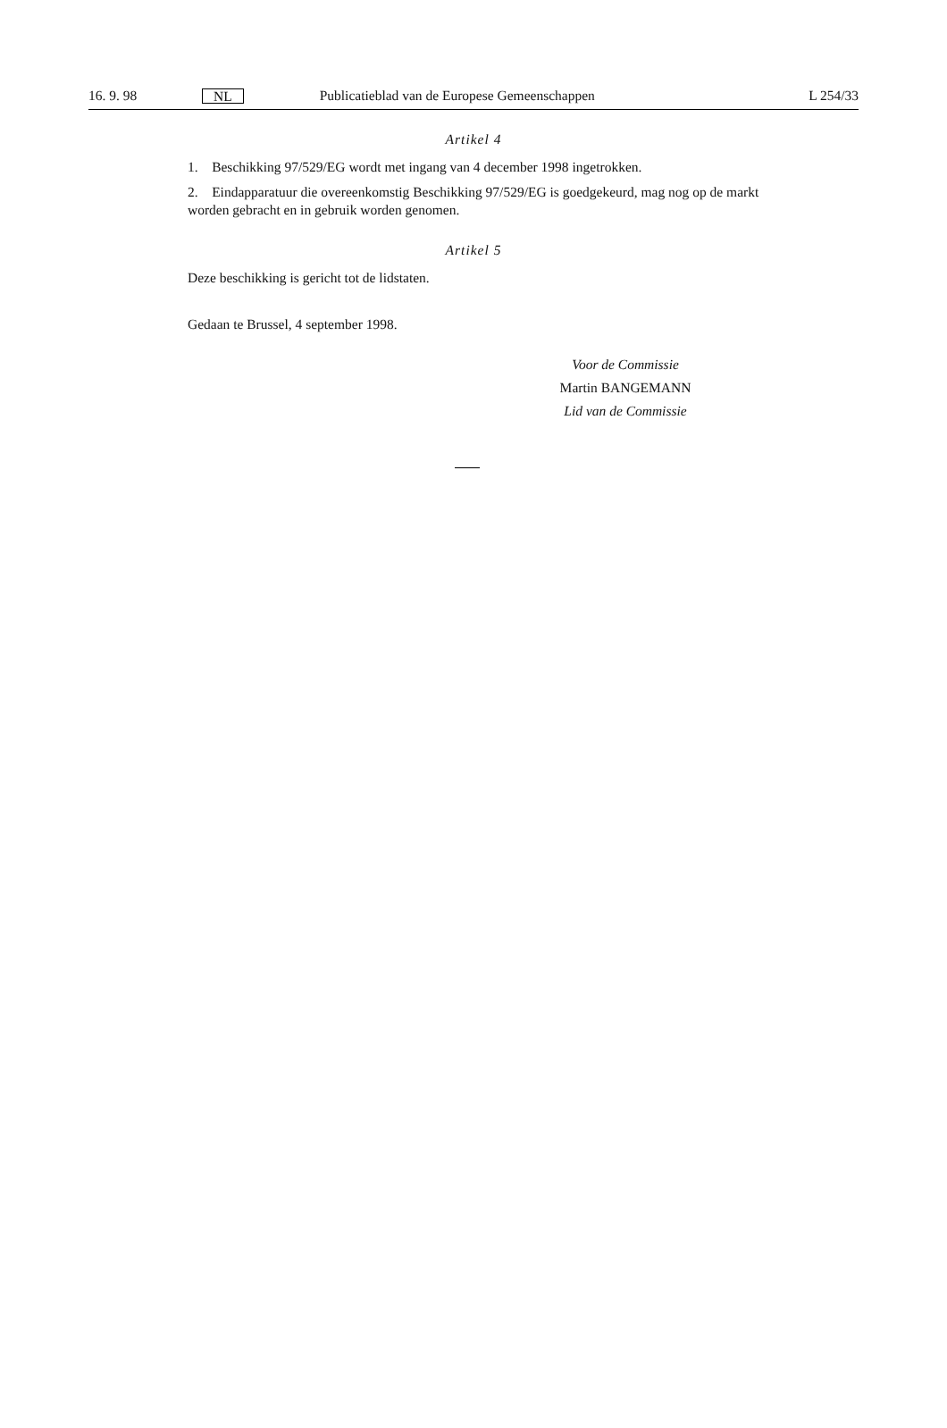16. 9. 98 NL Publicatieblad van de Europese Gemeenschappen L 254/33
Artikel 4
1. Beschikking 97/529/EG wordt met ingang van 4 december 1998 ingetrokken.
2. Eindapparatuur die overeenkomstig Beschikking 97/529/EG is goedgekeurd, mag nog op de markt worden gebracht en in gebruik worden genomen.
Artikel 5
Deze beschikking is gericht tot de lidstaten.
Gedaan te Brussel, 4 september 1998.
Voor de Commissie
Martin BANGEMANN
Lid van de Commissie